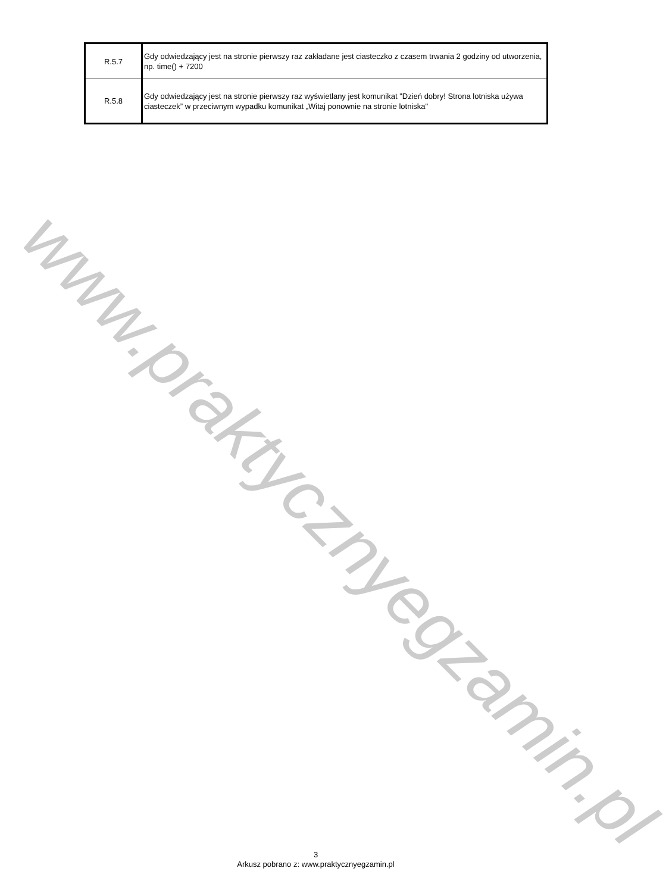| R.5.7 | Gdy odwiedzający jest na stronie pierwszy raz zakładane jest ciasteczko z czasem trwania 2 godziny od utworzenia, np. time() + 7200 |
| R.5.8 | Gdy odwiedzający jest na stronie pierwszy raz wyświetlany jest komunikat "Dzień dobry! Strona lotniska używa ciasteczek” w przeciwnym wypadku komunikat „Witaj ponownie na stronie lotniska" |
www.praktycznyegzamin.pl
3
Arkusz pobrano z: www.praktycznyegzamin.pl